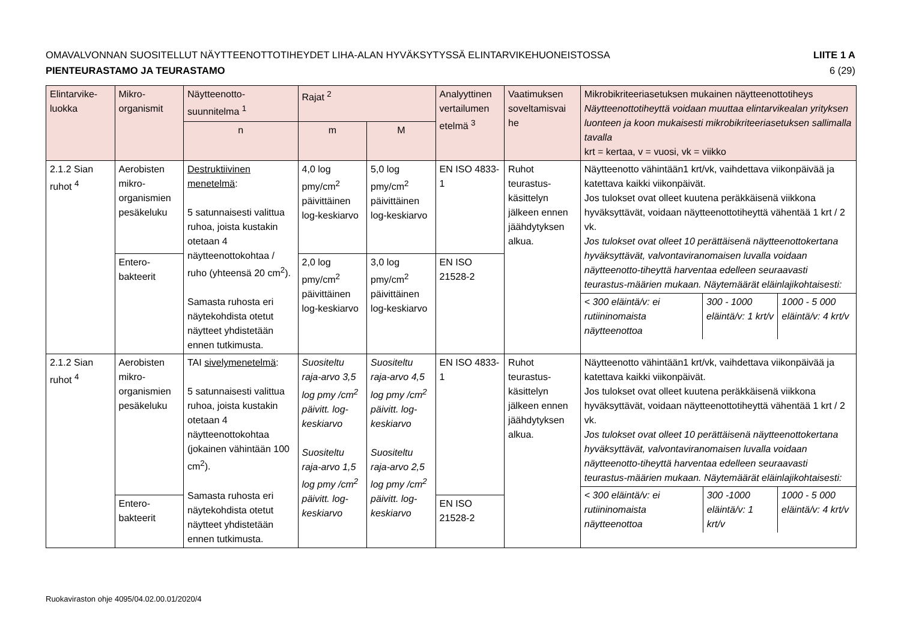OMAVALVONNAN SUOSITELLUT NÄYTTEENOTTOTIHEYDET LIHA-ALAN HYVÄKSYTYSSÄ ELINTARVIKEHUONEISTOSSA LIITE 1 A
PIENTEURASTAMO JA TEURASTAMO 6 (29)
| Elintarvike-luokka | Mikro-organismit | Näytteenotto-suunnitelma <sup>1</sup> | Rajat <sup>2</sup> | | Analyyttinen vertailumen etelmä <sup>3</sup> | Vaatimuksen soveltamisvai he | Mikrobikriteeriasetuksen mukainen näytteenottotiheys Näytteenottotiheyttä voidaan muuttaa elintarvikealan yrityksen luonteen ja koon mukaisesti mikrobikriteeriasetuksen sallimalla tavalla krt = kertaa, v = vuosi, vk = viikko |
| --- | --- | --- | --- | --- | --- | --- | --- |
| | | n | m | M | | | |
| 2.1.2 Sian ruhot <sup>4</sup> | Aerobisten mikro-organismien pesäkeluku | Destruktiivinen menetelmä : 5 satunnaisesti valittua ruhoa, joista kustakin otetaan 4 näytteenottokohtaa / ruho (yhteensä 20 cm<sup>2</sup>). Samasta ruhosta eri näytekohdista otetut näytteet yhdistetään ennen tutkimusta. | 4,0 log pmy/cm<sup>2</sup> päivittäinen log-keskiarvo | 5,0 log pmy/cm<sup>2</sup> päivittäinen log-keskiarvo | EN ISO 4833-1 | Ruhot teurastus-käsittelyn jälkeen ennen jäähdytyksen alkua. | Näytteenotto vähintään1 krt/vk, vaihdettava viikonpäivää ja katettava kaikki viikonpäivät. Jos tulokset ovat olleet kuutena peräkkäisenä viikkona hyväksyttävät, voidaan näytteenottotiheyttä vähentää 1 krt / 2 vk. Jos tulokset ovat olleet 10 perättäisenä näytteenottokertana hyväksyttävät, valvontaviranomaisen luvalla voidaan näytteenotto-tiheyttä harventaa edelleen seuraavasti teurastus-määrien mukaan. Näytemäärät eläinlajikohtaisesti: / < 300 eläintä/v: ei rutiininomaista näytteenottoa / 300 - 1000 eläintä/v: 1 krt/v / 1000 - 5 000 eläintä/v: 4 krt/v / |
| | Entero-bakteerit | | 2,0 log pmy/cm<sup>2</sup> päivittäinen log-keskiarvo | 3,0 log pmy/cm<sup>2</sup> päivittäinen log-keskiarvo | EN ISO 21528-2 | | |
| 2.1.2 Sian ruhot <sup>4</sup> | Aerobisten mikro-organismien pesäkeluku | TAI sivelymenetelmä : 5 satunnaisesti valittua ruhoa, joista kustakin otetaan 4 näytteenottokohtaa (jokainen vähintään 100 cm<sup>2</sup>). Samasta ruhosta eri näytekohdista otetut näytteet yhdistetään ennen tutkimusta. | Suositeltu raja-arvo 3,5 log pmy /cm<sup>2</sup> päivitt. log-keskiarvo Suositeltu raja-arvo 1,5 log pmy /cm<sup>2</sup> päivitt. log-keskiarvo | Suositeltu raja-arvo 4,5 log pmy /cm<sup>2</sup> päivitt. log-keskiarvo Suositeltu raja-arvo 2,5 log pmy /cm<sup>2</sup> päivitt. log-keskiarvo | EN ISO 4833-1 | Ruhot teurastus-käsittelyn jälkeen ennen jäähdytyksen alkua. | Näytteenotto vähintään1 krt/vk, vaihdettava viikonpäivää ja katettava kaikki viikonpäivät. Jos tulokset ovat olleet kuutena peräkkäisenä viikkona hyväksyttävät, voidaan näytteenottotiheyttä vähentää 1 krt / 2 vk. Jos tulokset ovat olleet 10 perättäisenä näytteenottokertana hyväksyttävät, valvontaviranomaisen luvalla voidaan näytteenotto-tiheyttä harventaa edelleen seuraavasti teurastus-määrien mukaan. Näytemäärät eläinlajikohtaisesti: / < 300 eläintä/v: ei rutiininomaista näytteenottoa / 300 -1000 eläintä/v: 1 krt/v / 1000 - 5 000 eläintä/v: 4 krt/v / |
| | Entero-bakteerit | | | | EN ISO 21528-2 | | |
Ruokaviraston ohje 4095/04.02.00.01/2020/4